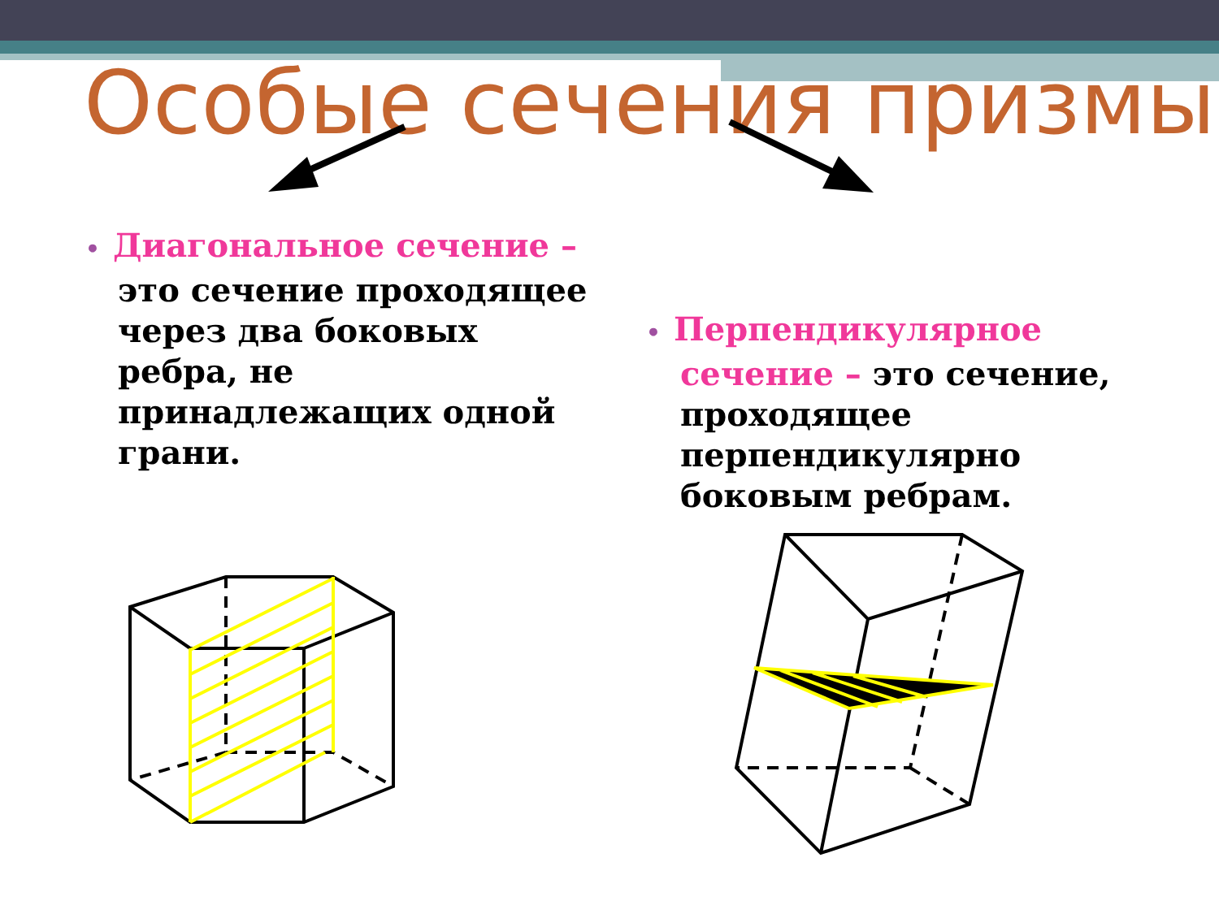Особые сечения призмы
• Диагональное сечение –
это сечение проходящее через два боковых ребра, не принадлежащих одной грани.
• Перпендикулярное
сечение – это сечение, проходящее перпендикулярно боковым ребрам.